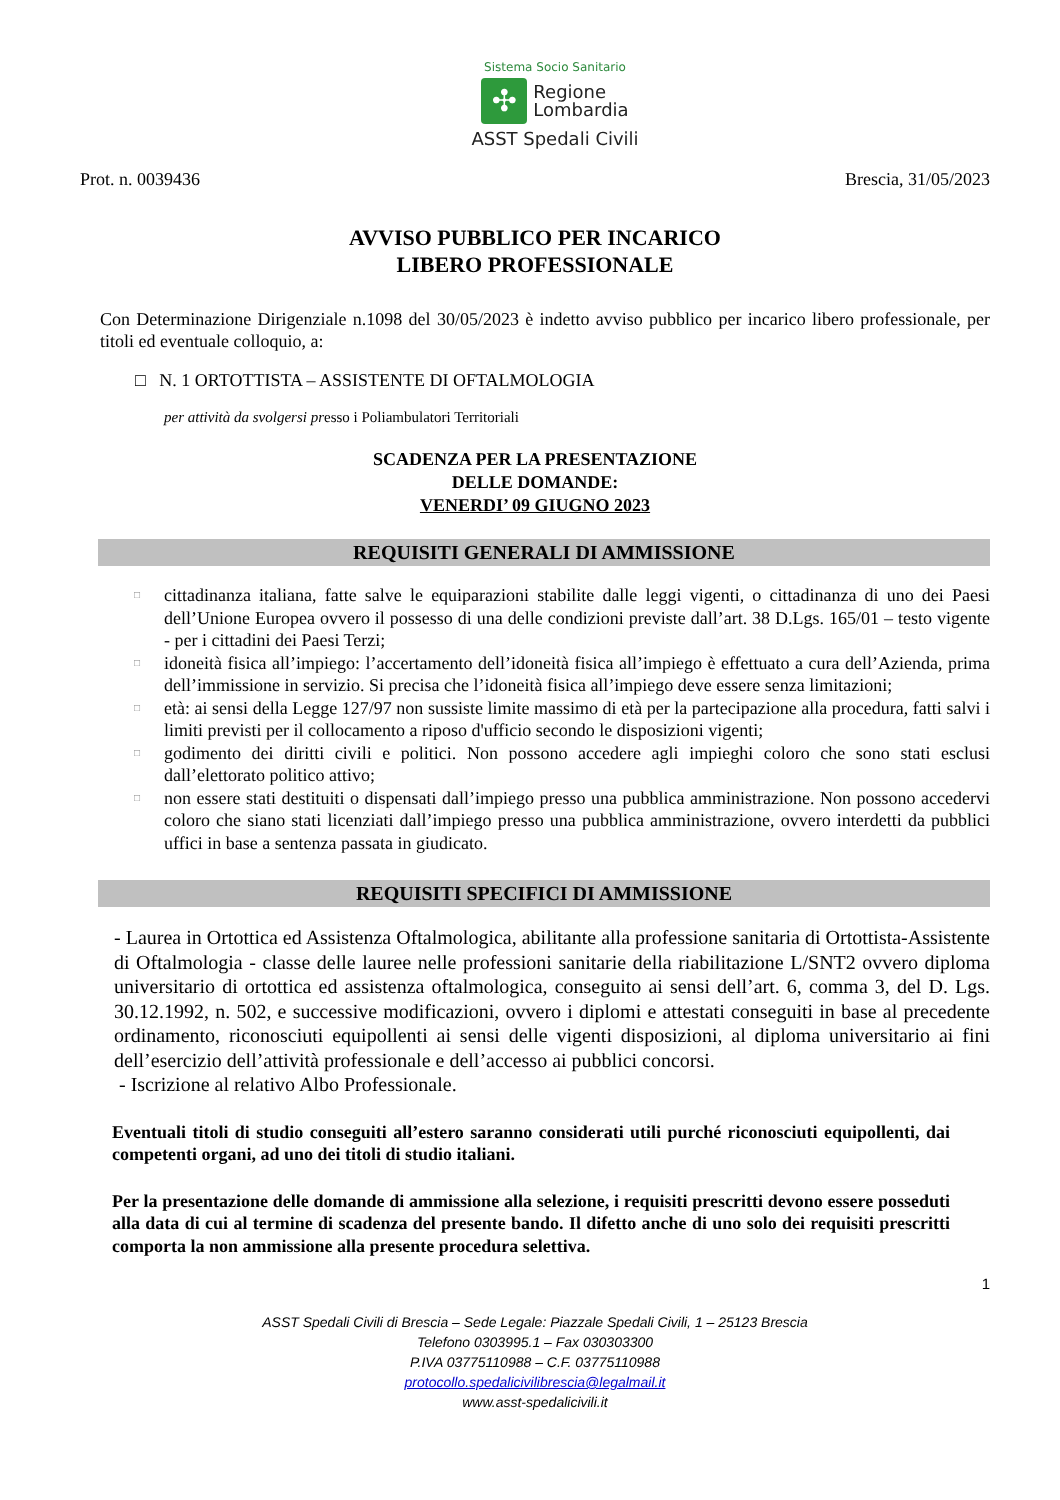Sistema Socio Sanitario
✣
Regione
Lombardia
ASST Spedali Civili
Prot. n. 0039436 Brescia, 31/05/2023
AVVISO PUBBLICO PER INCARICO
LIBERO PROFESSIONALE
Con Determinazione Dirigenziale n.1098 del 30/05/2023 è indetto avviso pubblico per incarico libero professionale, per titoli ed eventuale colloquio, a:
□ N. 1 ORTOTTISTA – ASSISTENTE DI OFTALMOLOGIA
per attività da svolgersi presso i Poliambulatori Territoriali
SCADENZA PER LA PRESENTAZIONE
DELLE DOMANDE:
VENERDI’ 09 GIUGNO 2023
REQUISITI GENERALI DI AMMISSIONE
□ cittadinanza italiana, fatte salve le equiparazioni stabilite dalle leggi vigenti, o cittadinanza di uno dei Paesi dell’Unione Europea ovvero il possesso di una delle condizioni previste dall’art. 38 D.Lgs. 165/01 – testo vigente - per i cittadini dei Paesi Terzi;
□ idoneità fisica all’impiego: l’accertamento dell’idoneità fisica all’impiego è effettuato a cura dell’Azienda, prima dell’immissione in servizio. Si precisa che l’idoneità fisica all’impiego deve essere senza limitazioni;
□ età: ai sensi della Legge 127/97 non sussiste limite massimo di età per la partecipazione alla procedura, fatti salvi i limiti previsti per il collocamento a riposo d'ufficio secondo le disposizioni vigenti;
□ godimento dei diritti civili e politici. Non possono accedere agli impieghi coloro che sono stati esclusi dall’elettorato politico attivo;
□ non essere stati destituiti o dispensati dall’impiego presso una pubblica amministrazione. Non possono accedervi coloro che siano stati licenziati dall’impiego presso una pubblica amministrazione, ovvero interdetti da pubblici uffici in base a sentenza passata in giudicato.
REQUISITI SPECIFICI DI AMMISSIONE
- Laurea in Ortottica ed Assistenza Oftalmologica, abilitante alla professione sanitaria di Ortottista-Assistente di Oftalmologia - classe delle lauree nelle professioni sanitarie della riabilitazione L/SNT2 ovvero diploma universitario di ortottica ed assistenza oftalmologica, conseguito ai sensi dell’art. 6, comma 3, del D. Lgs. 30.12.1992, n. 502, e successive modificazioni, ovvero i diplomi e attestati conseguiti in base al precedente ordinamento, riconosciuti equipollenti ai sensi delle vigenti disposizioni, al diploma universitario ai fini dell’esercizio dell’attività professionale e dell’accesso ai pubblici concorsi.
- Iscrizione al relativo Albo Professionale.
Eventuali titoli di studio conseguiti all’estero saranno considerati utili purché riconosciuti equipollenti, dai competenti organi, ad uno dei titoli di studio italiani.
Per la presentazione delle domande di ammissione alla selezione, i requisiti prescritti devono essere posseduti alla data di cui al termine di scadenza del presente bando. Il difetto anche di uno solo dei requisiti prescritti comporta la non ammissione alla presente procedura selettiva.
1
ASST Spedali Civili di Brescia – Sede Legale: Piazzale Spedali Civili, 1 – 25123 Brescia
Telefono 0303995.1 – Fax 030303300
P.IVA 03775110988 – C.F. 03775110988
protocollo.spedalicivilibrescia@legalmail.it
www.asst-spedalicivili.it